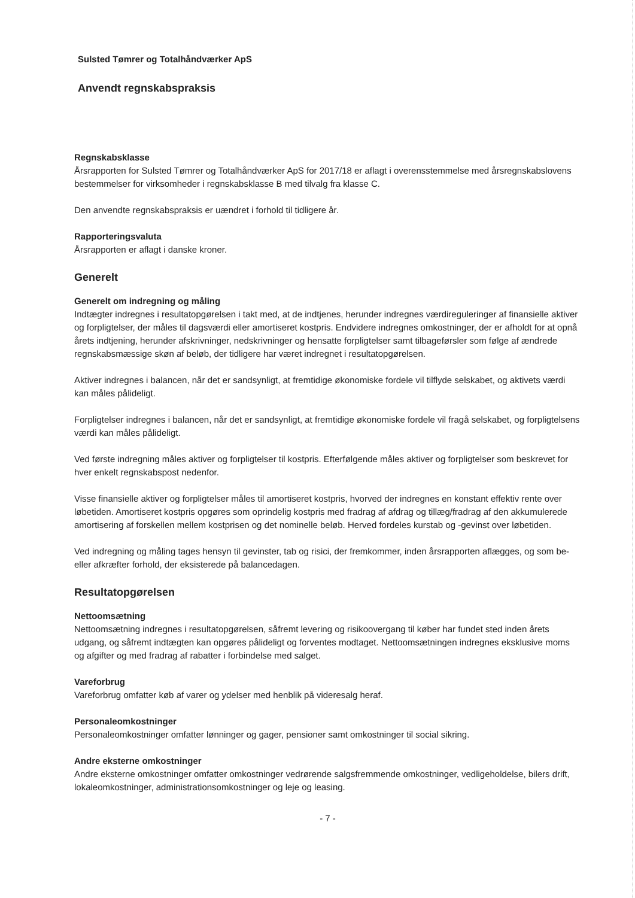Sulsted Tømrer og Totalhåndværker ApS
Anvendt regnskabspraksis
Regnskabsklasse
Årsrapporten for Sulsted Tømrer og Totalhåndværker ApS for 2017/18 er aflagt i overensstemmelse med årsregnskabslovens bestemmelser for virksomheder i regnskabsklasse B med tilvalg fra klasse C.
Den anvendte regnskabspraksis er uændret i forhold til tidligere år.
Rapporteringsvaluta
Årsrapporten er aflagt i danske kroner.
Generelt
Generelt om indregning og måling
Indtægter indregnes i resultatopgørelsen i takt med, at de indtjenes, herunder indregnes værdireguleringer af finansielle aktiver og forpligtelser, der måles til dagsværdi eller amortiseret kostpris. Endvidere indregnes omkostninger, der er afholdt for at opnå årets indtjening, herunder afskrivninger, nedskrivninger og hensatte forpligtelser samt tilbageførsler som følge af ændrede regnskabsmæssige skøn af beløb, der tidligere har været indregnet i resultatopgørelsen.
Aktiver indregnes i balancen, når det er sandsynligt, at fremtidige økonomiske fordele vil tilflyde selskabet, og aktivets værdi kan måles pålideligt.
Forpligtelser indregnes i balancen, når det er sandsynligt, at fremtidige økonomiske fordele vil fragå selskabet, og forpligtelsens værdi kan måles pålideligt.
Ved første indregning måles aktiver og forpligtelser til kostpris. Efterfølgende måles aktiver og forpligtelser som beskrevet for hver enkelt regnskabspost nedenfor.
Visse finansielle aktiver og forpligtelser måles til amortiseret kostpris, hvorved der indregnes en konstant effektiv rente over løbetiden. Amortiseret kostpris opgøres som oprindelig kostpris med fradrag af afdrag og tillæg/fradrag af den akkumulerede amortisering af forskellen mellem kostprisen og det nominelle beløb. Herved fordeles kurstab og -gevinst over løbetiden.
Ved indregning og måling tages hensyn til gevinster, tab og risici, der fremkommer, inden årsrapporten aflægges, og som be- eller afkræfter forhold, der eksisterede på balancedagen.
Resultatopgørelsen
Nettoomsætning
Nettoomsætning indregnes i resultatopgørelsen, såfremt levering og risikoovergang til køber har fundet sted inden årets udgang, og såfremt indtægten kan opgøres pålideligt og forventes modtaget. Nettoomsætningen indregnes eksklusive moms og afgifter og med fradrag af rabatter i forbindelse med salget.
Vareforbrug
Vareforbrug omfatter køb af varer og ydelser med henblik på videresalg heraf.
Personaleomkostninger
Personaleomkostninger omfatter lønninger og gager, pensioner samt omkostninger til social sikring.
Andre eksterne omkostninger
Andre eksterne omkostninger omfatter omkostninger vedrørende salgsfremmende omkostninger, vedligeholdelse, bilers drift, lokaleomkostninger, administrationsomkostninger og leje og leasing.
- 7 -